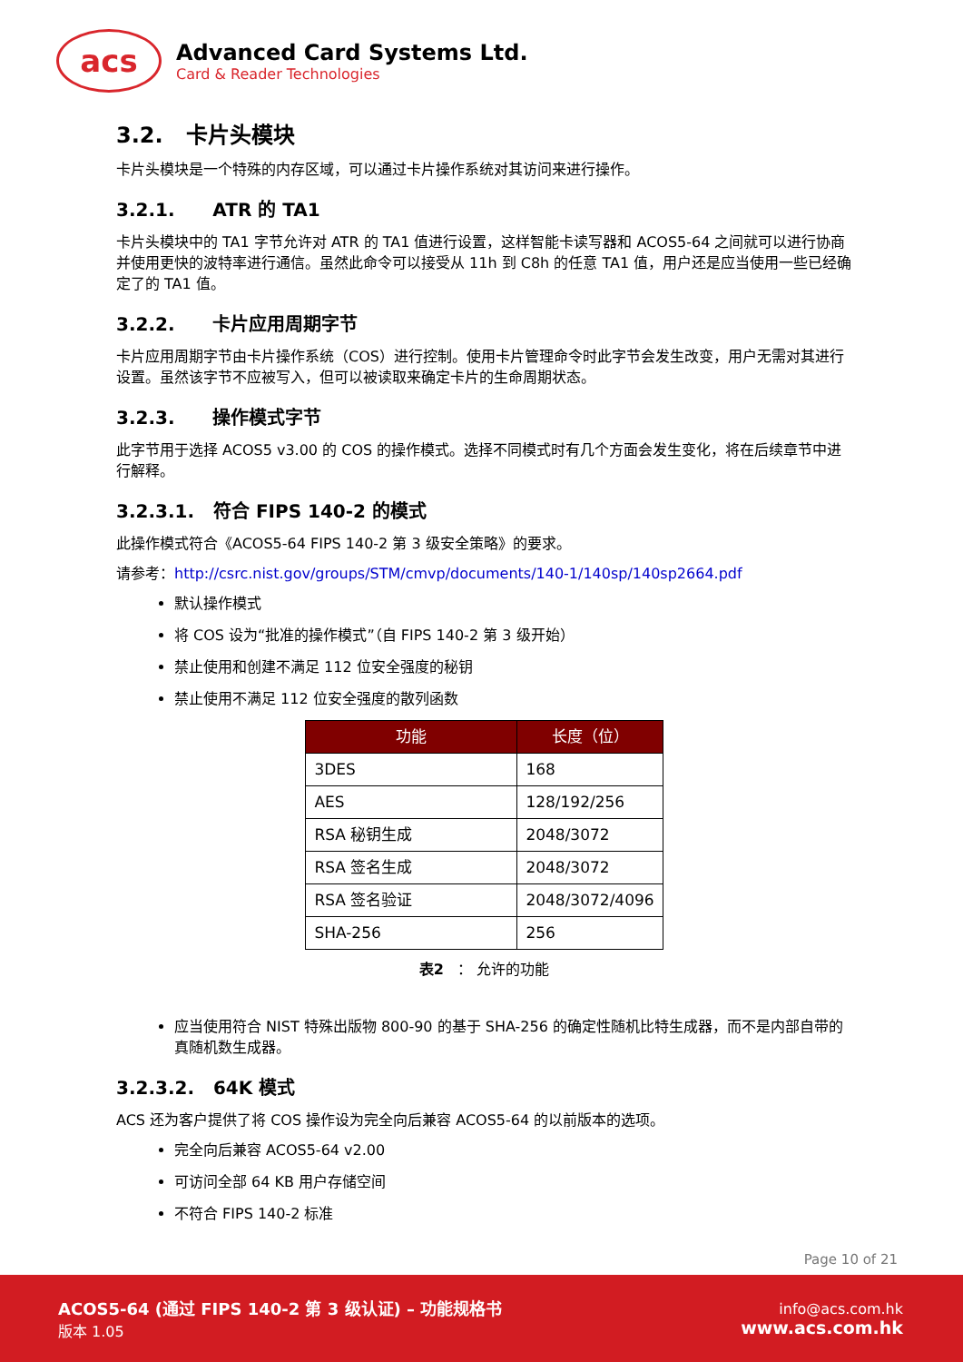acs
Advanced Card Systems Ltd.
Card & Reader Technologies
3.2. 卡片头模块
卡片头模块是一个特殊的内存区域，可以通过卡片操作系统对其访问来进行操作。
3.2.1. ATR 的 TA1
卡片头模块中的 TA1 字节允许对 ATR 的 TA1 值进行设置，这样智能卡读写器和 ACOS5-64 之间就可以进行协商并使用更快的波特率进行通信。虽然此命令可以接受从 11h 到 C8h 的任意 TA1 值，用户还是应当使用一些已经确定了的 TA1 值。
3.2.2. 卡片应用周期字节
卡片应用周期字节由卡片操作系统（COS）进行控制。使用卡片管理命令时此字节会发生改变，用户无需对其进行设置。虽然该字节不应被写入，但可以被读取来确定卡片的生命周期状态。
3.2.3. 操作模式字节
此字节用于选择 ACOS5 v3.00 的 COS 的操作模式。选择不同模式时有几个方面会发生变化，将在后续章节中进行解释。
3.2.3.1. 符合 FIPS 140-2 的模式
此操作模式符合《ACOS5-64 FIPS 140-2 第 3 级安全策略》的要求。
请参考：http://csrc.nist.gov/groups/STM/cmvp/documents/140-1/140sp/140sp2664.pdf
默认操作模式
将 COS 设为“批准的操作模式”（自 FIPS 140-2 第 3 级开始）
禁止使用和创建不满足 112 位安全强度的秘钥
禁止使用不满足 112 位安全强度的散列函数
| 功能 | 长度（位） |
| --- | --- |
| 3DES | 168 |
| AES | 128/192/256 |
| RSA 秘钥生成 | 2048/3072 |
| RSA 签名生成 | 2048/3072 |
| RSA 签名验证 | 2048/3072/4096 |
| SHA-256 | 256 |
表2 ： 允许的功能
应当使用符合 NIST 特殊出版物 800-90 的基于 SHA-256 的确定性随机比特生成器，而不是内部自带的真随机数生成器。
3.2.3.2. 64K 模式
ACS 还为客户提供了将 COS 操作设为完全向后兼容 ACOS5-64 的以前版本的选项。
完全向后兼容 ACOS5-64 v2.00
可访问全部 64 KB 用户存储空间
不符合 FIPS 140-2 标准
Page 10 of 21
ACOS5-64 (通过 FIPS 140-2 第 3 级认证) – 功能规格书
版本 1.05
info@acs.com.hk
www.acs.com.hk